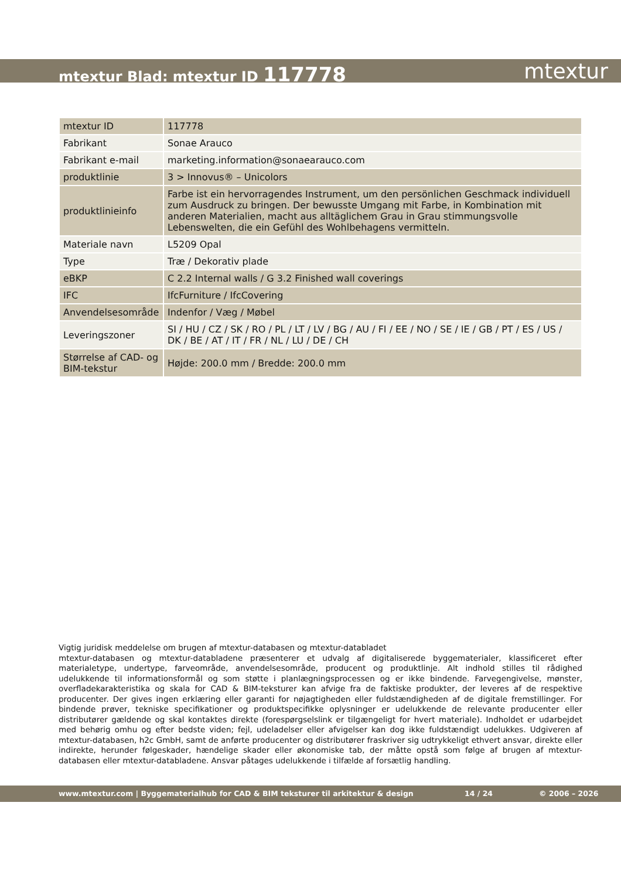mtextur Blad: mtextur ID 117778
mtextur
| mtextur ID | 117778 |
| Fabrikant | Sonae Arauco |
| Fabrikant e-mail | marketing.information@sonaearauco.com |
| produktlinie | 3 > Innovus® – Unicolors |
| produktlinieinfo | Farbe ist ein hervorragendes Instrument, um den persönlichen Geschmack individuell zum Ausdruck zu bringen. Der bewusste Umgang mit Farbe, in Kombination mit anderen Materialien, macht aus alltäglichem Grau in Grau stimmungsvolle Lebenswelten, die ein Gefühl des Wohlbehagens vermitteln. |
| Materiale navn | L5209 Opal |
| Type | Træ / Dekorativ plade |
| eBKP | C 2.2 Internal walls / G 3.2 Finished wall coverings |
| IFC | IfcFurniture / IfcCovering |
| Anvendelsesområde | Indenfor / Væg / Møbel |
| Leveringszoner | SI / HU / CZ / SK / RO / PL / LT / LV / BG / AU / FI / EE / NO / SE / IE / GB / PT / ES / US / DK / BE / AT / IT / FR / NL / LU / DE / CH |
| Størrelse af CAD- og BIM-tekstur | Højde: 200.0 mm / Bredde: 200.0 mm |
Vigtig juridisk meddelelse om brugen af mtextur-databasen og mtextur-databladet
mtextur-databasen og mtextur-databladene præsenterer et udvalg af digitaliserede byggematerialer, klassificeret efter materialetype, undertype, farveområde, anvendelsesområde, producent og produktlinje. Alt indhold stilles til rådighed udelukkende til informationsformål og som støtte i planlægningsprocessen og er ikke bindende. Farvegengivelse, mønster, overfladekarakteristika og skala for CAD & BIM-teksturer kan afvige fra de faktiske produkter, der leveres af de respektive producenter. Der gives ingen erklæring eller garanti for nøjagtigheden eller fuldstændigheden af de digitale fremstillinger. For bindende prøver, tekniske specifikationer og produktspecifikke oplysninger er udelukkende de relevante producenter eller distributører gældende og skal kontaktes direkte (forespørgselslink er tilgængeligt for hvert materiale). Indholdet er udarbejdet med behørig omhu og efter bedste viden; fejl, udeladelser eller afvigelser kan dog ikke fuldstændigt udelukkes. Udgiveren af mtextur-databasen, h2c GmbH, samt de anførte producenter og distributører fraskriver sig udtrykkeligt ethvert ansvar, direkte eller indirekte, herunder følgeskader, hændelige skader eller økonomiske tab, der måtte opstå som følge af brugen af mtextur-databasen eller mtextur-databladene. Ansvar påtages udelukkende i tilfælde af forsætlig handling.
www.mtextur.com | Byggematerialhub for CAD & BIM teksturer til arkitektur & design 14 / 24 © 2006 – 2026